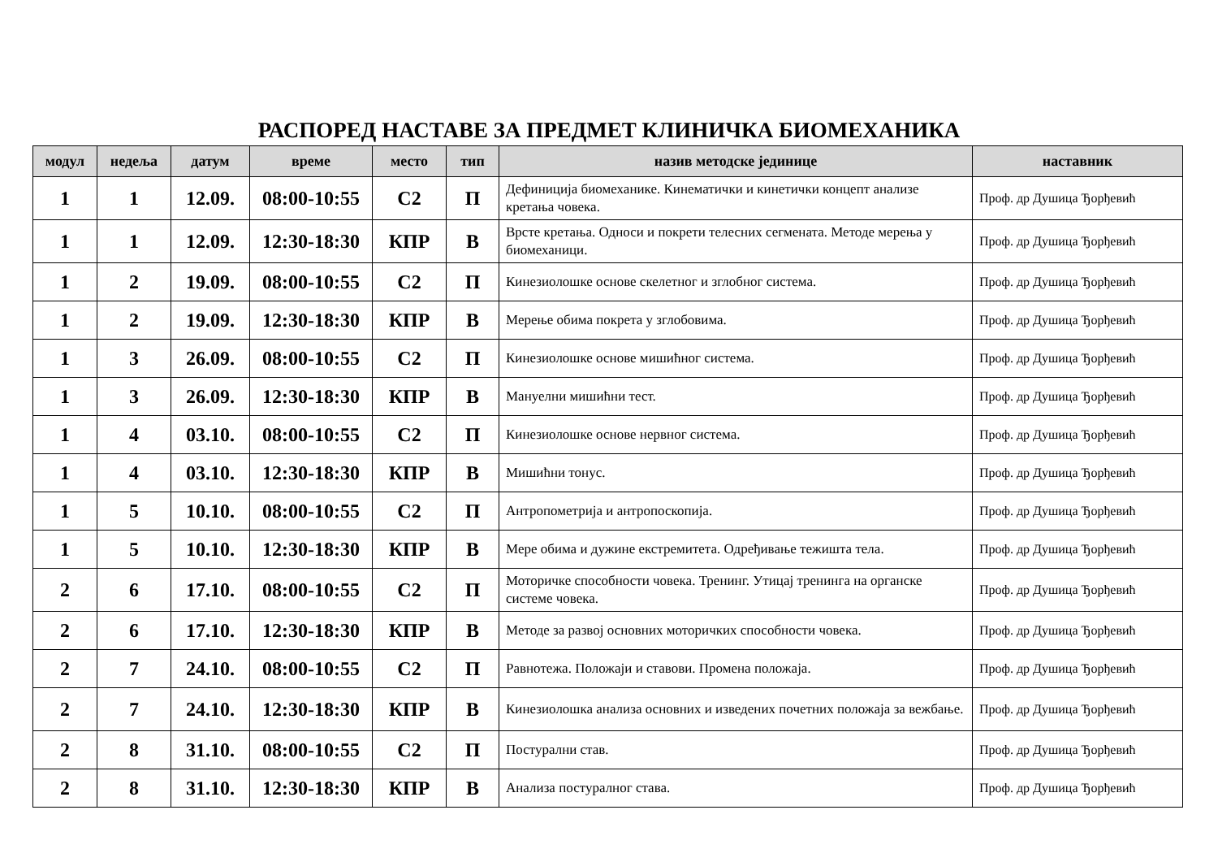РАСПОРЕД НАСТАВЕ ЗА ПРЕДМЕТ КЛИНИЧКА БИОМЕХАНИКА
| модул | недеља | датум | време | место | тип | назив методске јединице | наставник |
| --- | --- | --- | --- | --- | --- | --- | --- |
| 1 | 1 | 12.09. | 08:00-10:55 | С2 | П | Дефиниција биомеханике. Кинематички и кинетички концепт анализе кретања човека. | Проф. др Душица Ђорђевић |
| 1 | 1 | 12.09. | 12:30-18:30 | КПР | В | Врсте кретања. Односи и покрети телесних сегмената. Методе мерења у биомеханици. | Проф. др Душица Ђорђевић |
| 1 | 2 | 19.09. | 08:00-10:55 | С2 | П | Кинезиолошке основе скелетног и зглобног система. | Проф. др Душица Ђорђевић |
| 1 | 2 | 19.09. | 12:30-18:30 | КПР | В | Мерење обима покрета у зглобовима. | Проф. др Душица Ђорђевић |
| 1 | 3 | 26.09. | 08:00-10:55 | С2 | П | Кинезиолошке основе мишићног система. | Проф. др Душица Ђорђевић |
| 1 | 3 | 26.09. | 12:30-18:30 | КПР | В | Мануелни мишићни тест. | Проф. др Душица Ђорђевић |
| 1 | 4 | 03.10. | 08:00-10:55 | С2 | П | Кинезиолошке основе нервног система. | Проф. др Душица Ђорђевић |
| 1 | 4 | 03.10. | 12:30-18:30 | КПР | В | Мишићни тонус. | Проф. др Душица Ђорђевић |
| 1 | 5 | 10.10. | 08:00-10:55 | С2 | П | Антропометрија и антропоскопија. | Проф. др Душица Ђорђевић |
| 1 | 5 | 10.10. | 12:30-18:30 | КПР | В | Мере обима и дужине екстремитета. Одређивање тежишта тела. | Проф. др Душица Ђорђевић |
| 2 | 6 | 17.10. | 08:00-10:55 | С2 | П | Моторичке способности човека. Тренинг. Утицај тренинга на органске системе човека. | Проф. др Душица Ђорђевић |
| 2 | 6 | 17.10. | 12:30-18:30 | КПР | В | Методе за развој основних моторичких способности човека. | Проф. др Душица Ђорђевић |
| 2 | 7 | 24.10. | 08:00-10:55 | С2 | П | Равнотежа. Положаји и ставови. Промена положаја. | Проф. др Душица Ђорђевић |
| 2 | 7 | 24.10. | 12:30-18:30 | КПР | В | Кинезиолошка анализа основних и изведених почетних положаја за вежбање. | Проф. др Душица Ђорђевић |
| 2 | 8 | 31.10. | 08:00-10:55 | С2 | П | Постурални став. | Проф. др Душица Ђорђевић |
| 2 | 8 | 31.10. | 12:30-18:30 | КПР | В | Анализа постуралног става. | Проф. др Душица Ђорђевић |